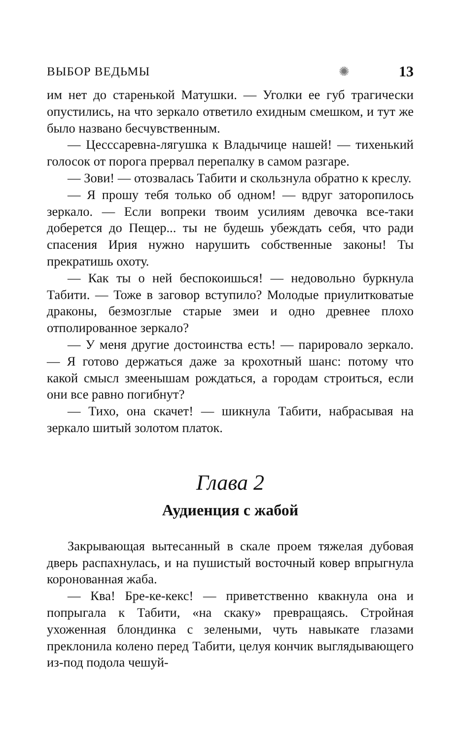ВЫБОР ВЕДЬМЫ ✺ 13
им нет до старенькой Матушки. — Уголки ее губ трагически опустились, на что зеркало ответило ехидным смешком, и тут же было названо бесчувственным.
— Цесссаревна-лягушка к Владычице нашей! — тихенький голосок от порога прервал перепалку в самом разгаре.
— Зови! — отозвалась Табити и скользнула обратно к креслу.
— Я прошу тебя только об одном! — вдруг заторопилось зеркало. — Если вопреки твоим усилиям девочка все-таки доберется до Пещер... ты не будешь убеждать себя, что ради спасения Ирия нужно нарушить собственные законы! Ты прекратишь охоту.
— Как ты о ней беспокоишься! — недовольно буркнула Табити. — Тоже в заговор вступило? Молодые приулитковатые драконы, безмозглые старые змеи и одно древнее плохо отполированное зеркало?
— У меня другие достоинства есть! — парировало зеркало. — Я готово держаться даже за крохотный шанс: потому что какой смысл змеенышам рождаться, а городам строиться, если они все равно погибнут?
— Тихо, она скачет! — шикнула Табити, набрасывая на зеркало шитый золотом платок.
Глава 2
Аудиенция с жабой
Закрывающая вытесанный в скале проем тяжелая дубовая дверь распахнулась, и на пушистый восточный ковер впрыгнула коронованная жаба.
— Ква! Бре-ке-кекс! — приветственно квакнула она и попрыгала к Табити, «на скаку» превращаясь. Стройная ухоженная блондинка с зелеными, чуть навыкате глазами преклонила колено перед Табити, целуя кончик выглядывающего из-под подола чешуй-